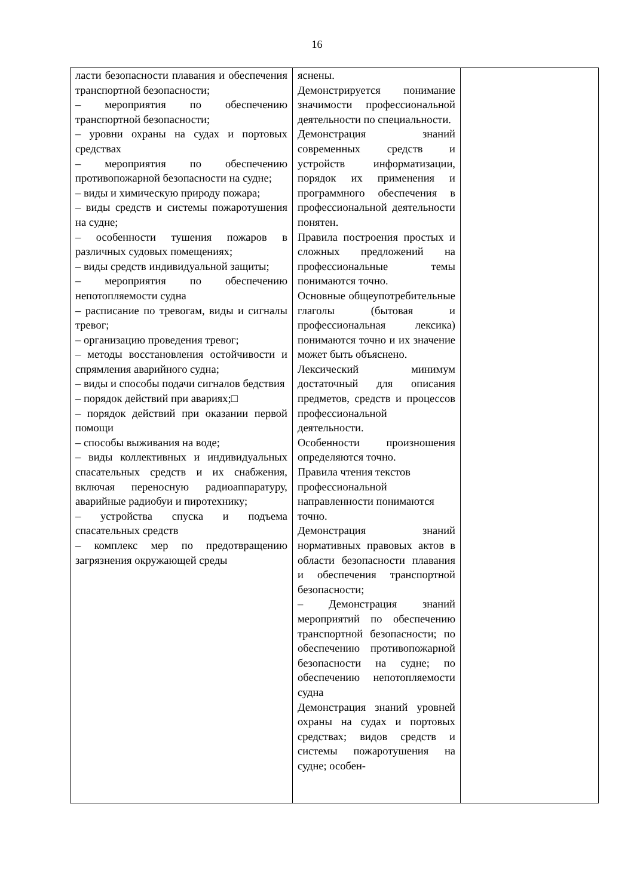16
| ласти безопасности плавания и обеспечения транспортной безопасности; – мероприятия по обеспечению транспортной безопасности; – уровни охраны на судах и портовых средствах – мероприятия по обеспечению противопожарной безопасности на судне; – виды и химическую природу пожара; – виды средств и системы пожаротушения на судне; – особенности тушения пожаров в различных судовых помещениях; – виды средств индивидуальной защиты; – мероприятия по обеспечению непотопляемости судна – расписание по тревогам, виды и сигналы тревог; – организацию проведения тревог; – методы восстановления остойчивости и спрямления аварийного судна; – виды и способы подачи сигналов бедствия – порядок действий при авариях;□ – порядок действий при оказании первой помощи – способы выживания на воде; – виды коллективных и индивидуальных спасательных средств и их снабжения, включая переносную радиоаппаратуру, аварийные радиобуи и пиротехнику; – устройства спуска и подъема спасательных средств – комплекс мер по предотвращению загрязнения окружающей среды | яснены. Демонстрируется понимание значимости профессиональной деятельности по специальности. Демонстрация знаний современных средств и устройств информатизации, порядок их применения и программного обеспечения в профессиональной деятельности понятен. Правила построения простых и сложных предложений на профессиональные темы понимаются точно. Основные общеупотребительные глаголы (бытовая и профессиональная лексика) понимаются точно и их значение может быть объяснено. Лексический минимум достаточный для описания предметов, средств и процессов профессиональной деятельности. Особенности произношения определяются точно. Правила чтения текстов профессиональной направленности понимаются точно. Демонстрация знаний нормативных правовых актов в области безопасности плавания и обеспечения транспортной безопасности; – Демонстрация знаний мероприятий по обеспечению транспортной безопасности; по обеспечению противопожарной безопасности на судне; по обеспечению непотопляемости судна Демонстрация знаний уровней охраны на судах и портовых средствах; видов средств и системы пожаротушения на судне; особен- | |